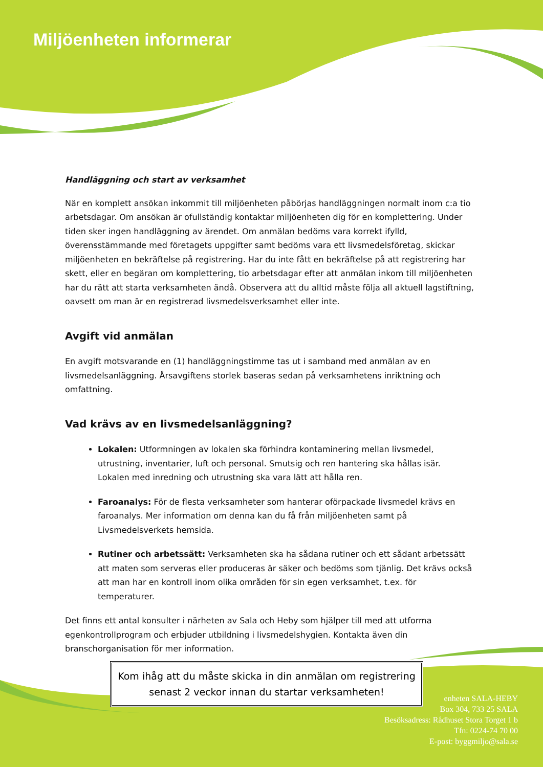Miljöenheten informerar
Handläggning och start av verksamhet
När en komplett ansökan inkommit till miljöenheten påbörjas handläggningen normalt inom c:a tio arbetsdagar. Om ansökan är ofullständig kontaktar miljöenheten dig för en komplettering. Under tiden sker ingen handläggning av ärendet. Om anmälan bedöms vara korrekt ifylld, överensstämmande med företagets uppgifter samt bedöms vara ett livsmedelsföretag, skickar miljöenheten en bekräftelse på registrering. Har du inte fått en bekräftelse på att registrering har skett, eller en begäran om komplettering, tio arbetsdagar efter att anmälan inkom till miljöenheten har du rätt att starta verksamheten ändå. Observera att du alltid måste följa all aktuell lagstiftning, oavsett om man är en registrerad livsmedelsverksamhet eller inte.
Avgift vid anmälan
En avgift motsvarande en (1) handläggningstimme tas ut i samband med anmälan av en livsmedelsanläggning. Årsavgiftens storlek baseras sedan på verksamhetens inriktning och omfattning.
Vad krävs av en livsmedelsanläggning?
Lokalen: Utformningen av lokalen ska förhindra kontaminering mellan livsmedel, utrustning, inventarier, luft och personal. Smutsig och ren hantering ska hållas isär. Lokalen med inredning och utrustning ska vara lätt att hålla ren.
Faroanalys: För de flesta verksamheter som hanterar oförpackade livsmedel krävs en faroanalys. Mer information om denna kan du få från miljöenheten samt på Livsmedelsverkets hemsida.
Rutiner och arbetssätt: Verksamheten ska ha sådana rutiner och ett sådant arbetssätt att maten som serveras eller produceras är säker och bedöms som tjänlig. Det krävs också att man har en kontroll inom olika områden för sin egen verksamhet, t.ex. för temperaturer.
Det finns ett antal konsulter i närheten av Sala och Heby som hjälper till med att utforma egenkontrollprogram och erbjuder utbildning i livsmedelshygien. Kontakta även din branschorganisation för mer information.
Kom ihåg att du måste skicka in din anmälan om registrering senast 2 veckor innan du startar verksamheten!
enheten SALA-HEBY
Box 304, 733 25 SALA
Besöksadress: Rådhuset Stora Torget 1 b
Tfn: 0224-74 70 00
E-post: byggmiljo@sala.se